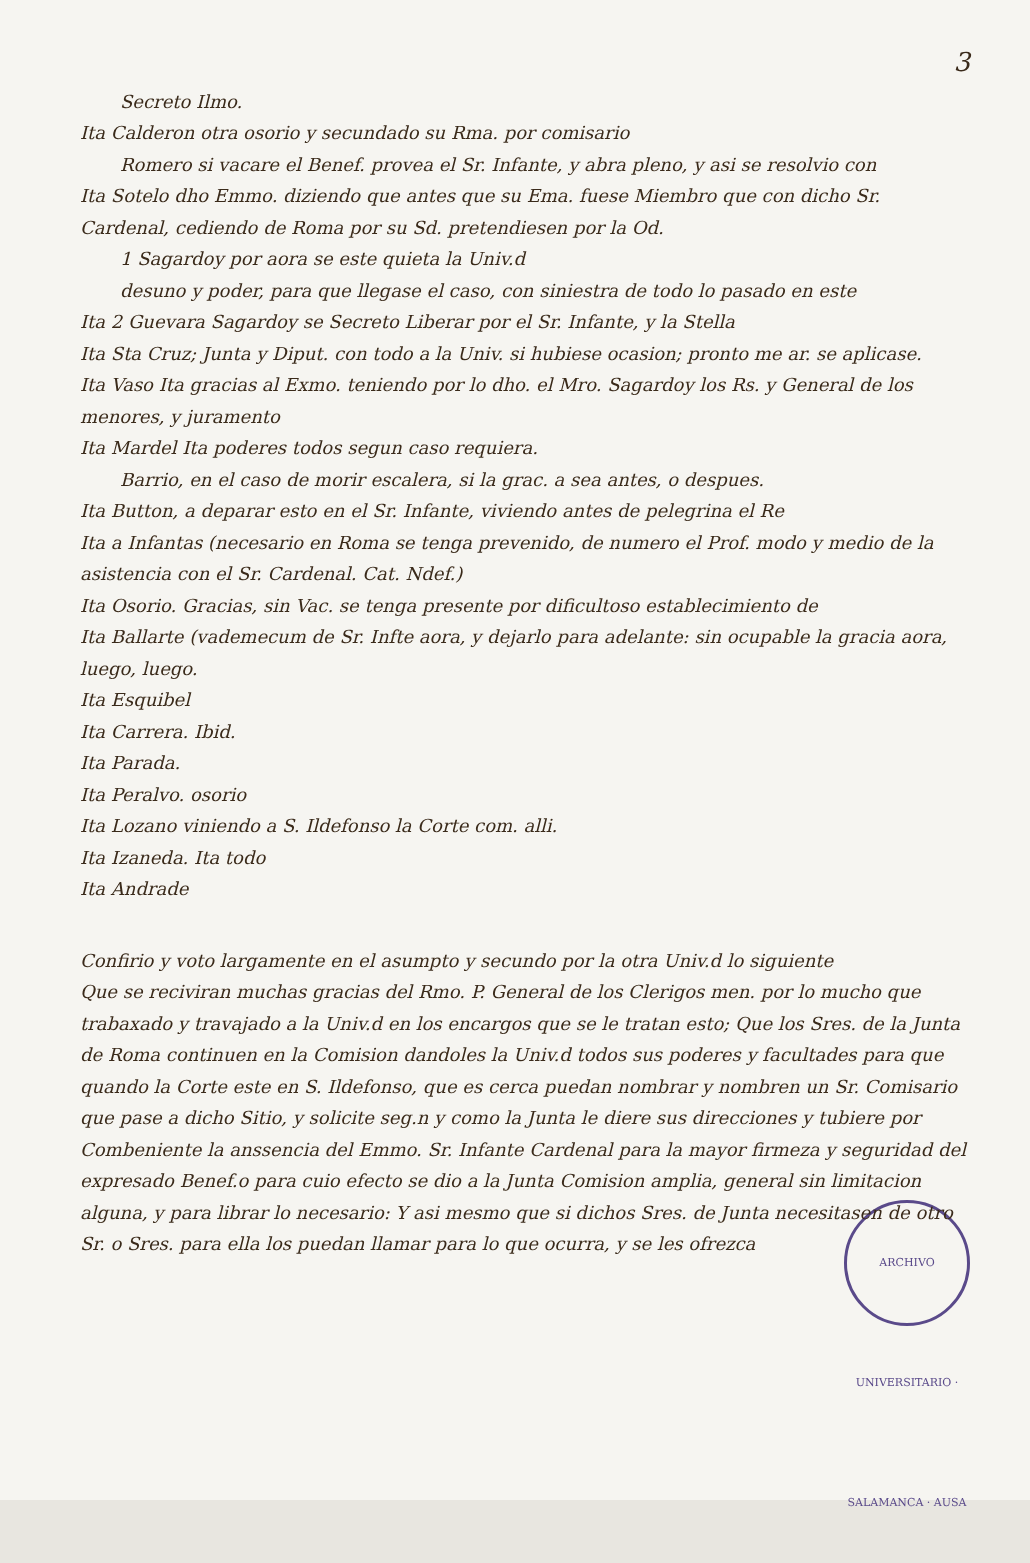3
Secreto Ilmo.
Ita Calderon otra osorio y secundado su Rma. por comisario
Romero si vacare el Benef. provea el Sr. Infante, y abra pleno, y asi se resolvio con
Ita Sotelo dho Emmo. diziendo que antes que su Ema. fuese Miembro que con dicho Sr. Cardenal, cediendo de Roma por su Sd. pretendiesen por la Od.
1 Sagardoy por aora se este quieta la Univ.d
desuno y poder, para que llegase el caso, con siniestra de todo lo pasado en este
Ita 2 Guevara Sagardoy se Secreto Liberar por el Sr. Infante, y la Stella
Ita Sta Cruz; Junta y Diput. con todo a la Univ. si hubiese ocasion; pronto me ar. se aplicase.
Ita Vaso Ita gracias al Exmo. teniendo por lo dho. el Mro. Sagardoy los Rs. y General de los menores, y juramento
Ita Mardel Ita poderes todos segun caso requiera.
Barrio, en el caso de morir escalera, si la grac. a sea antes, o despues.
Ita Button, a deparar esto en el Sr. Infante, viviendo antes de pelegrina el Re
Ita a Infantas (necesario en Roma se tenga prevenido, de numero el Prof. modo y medio de la asistencia con el Sr. Cardenal. Cat. Ndef.)
Ita Osorio. Gracias, sin Vac. se tenga presente por dificultoso establecimiento de
Ita Ballarte (vademecum de Sr. Infte aora, y dejarlo para adelante: sin ocupable la gracia aora, luego, luego.
Ita Esquibel
Ita Carrera. Ibid.
Ita Parada.
Ita Peralvo. osorio
Ita Lozano viniendo a S. Ildefonso la Corte com. alli.
Ita Izaneda. Ita todo
Ita Andrade
Confirio y voto largamente en el asumpto y secundo por la otra Univ.d lo siguiente
Que se reciviran muchas gracias del Rmo. P. General de los Clerigos men. por lo mucho que trabaxado y travajado a la Univ.d en los encargos que se le tratan esto; Que los Sres. de la Junta de Roma continuen en la Comision dandoles la Univ.d todos sus poderes y facultades para que quando la Corte este en S. Ildefonso, que es cerca puedan nombrar y nombren un Sr. Comisario que pase a dicho Sitio, y solicite seg.n y como la Junta le diere sus direcciones y tubiere por Combeniente la anssencia del Emmo. Sr. Infante Cardenal para la mayor firmeza y seguridad del expresado Benef.o para cuio efecto se dio a la Junta Comision amplia, general sin limitacion alguna, y para librar lo necesario: Y asi mesmo que si dichos Sres. de Junta necesitasen de otro Sr. o Sres. para ella los puedan llamar para lo que ocurra, y se les ofrezca
ARCHIVO UNIVERSITARIO · SALAMANCA · AUSA